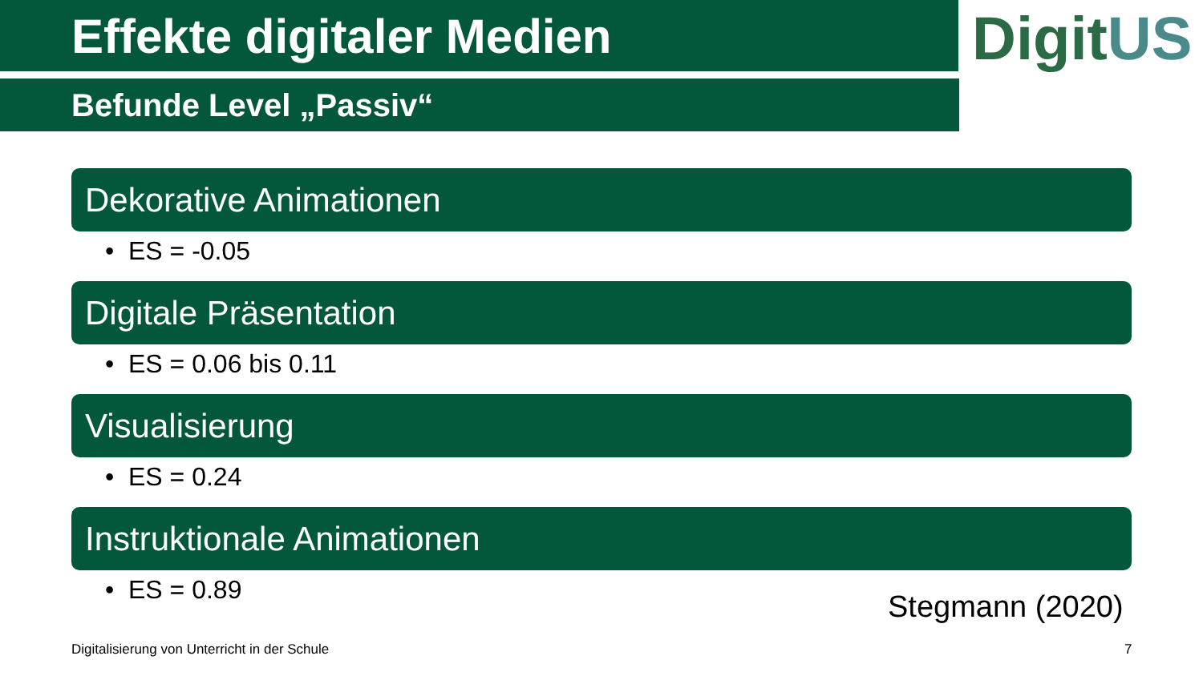Effekte digitaler Medien
DigitUS
Befunde Level „Passiv“
Dekorative Animationen
• ES = -0.05
Digitale Präsentation
• ES = 0.06 bis 0.11
Visualisierung
• ES = 0.24
Instruktionale Animationen
• ES = 0.89
Stegmann (2020)
Digitalisierung von Unterricht in der Schule
7